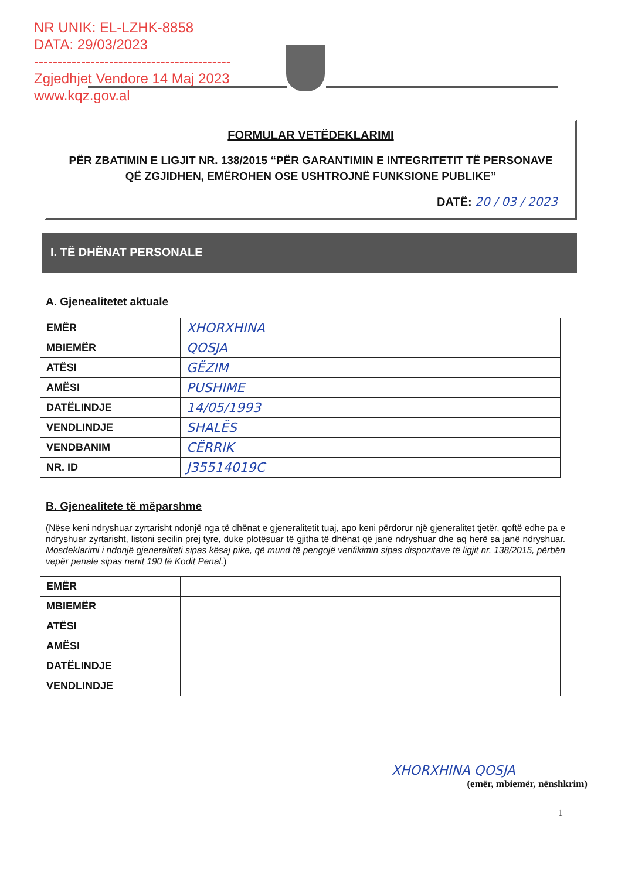NR UNIK: EL-LZHK-8858
DATA: 29/03/2023
------------------------------------------
Zgjedhjet Vendore 14 Maj 2023
www.kqz.gov.al
FORMULAR VETËDEKLARIMI
PËR ZBATIMIN E LIGJIT NR. 138/2015 “PËR GARANTIMIN E INTEGRITETIT TË PERSONAVE QË ZGJIDHEN, EMËROHEN OSE USHTROJNË FUNKSIONE PUBLIKE”
DATË: 20 / 03 / 2023
I. TË DHËNAT PERSONALE
A. Gjenealitetet aktuale
| EMËR | XHORXHINA |
| MBIEMËR | QOSJA |
| ATËSI | GËZIM |
| AMËSI | PUSHIME |
| DATËLINDJE | 14/05/1993 |
| VENDLINDJE | SHALËS |
| VENDBANIM | CËRRIK |
| NR. ID | J35514019C |
B. Gjenealitete të mëparshme
(Nëse keni ndryshuar zyrtarisht ndonjë nga të dhënat e gjeneralitetit tuaj, apo keni përdorur një gjeneralitet tjetër, qoftë edhe pa e ndryshuar zyrtarisht, listoni secilin prej tyre, duke plotësuar të gjitha të dhënat që janë ndryshuar dhe aq herë sa janë ndryshuar. Mosdeklarimi i ndonjë gjeneraliteti sipas kësaj pike, që mund të pengojë verifikimin sipas dispozitave të ligjit nr. 138/2015, përbën vepër penale sipas nenit 190 të Kodit Penal.)
| EMËR | |
| MBIEMËR | |
| ATËSI | |
| AMËSI | |
| DATËLINDJE | |
| VENDLINDJE | |
XHORXHINA QOSJA
(emër, mbiemër, nënshkrim)
1